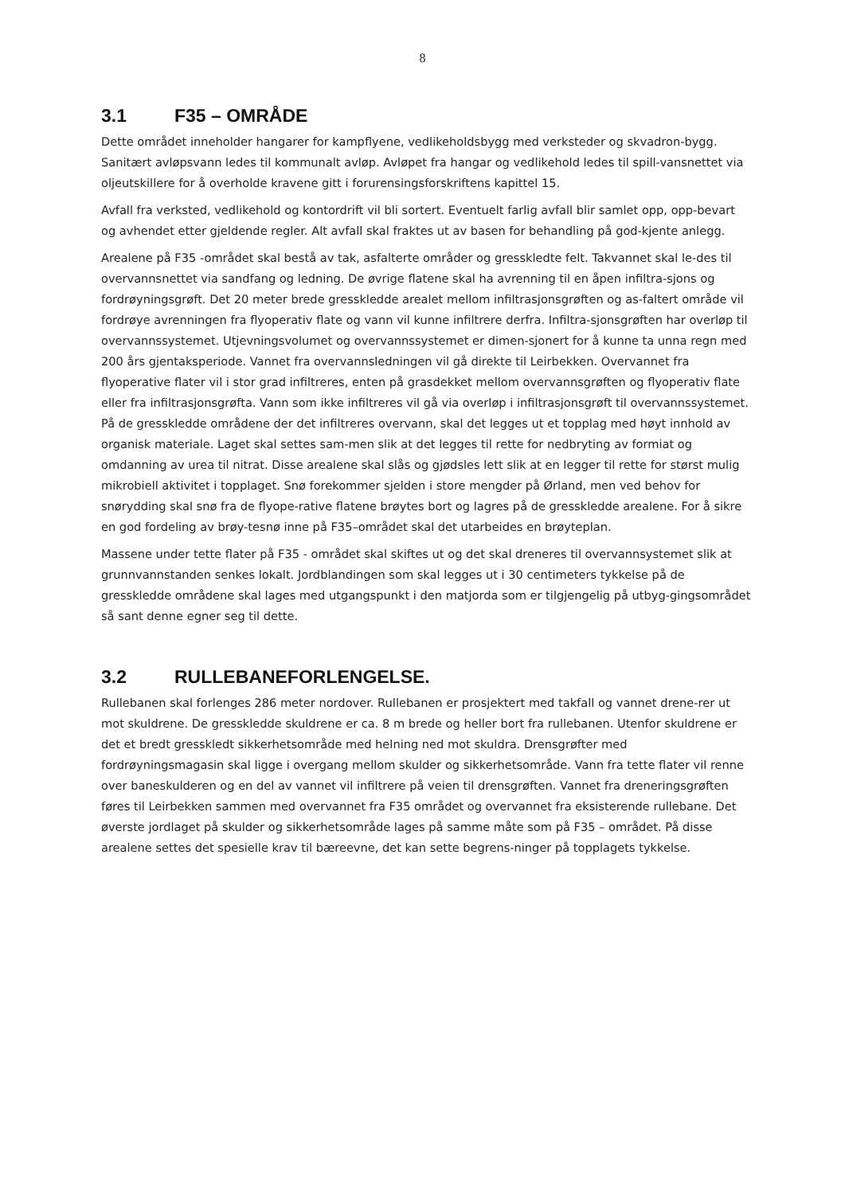8
3.1 F35 – OMRÅDE
Dette området inneholder hangarer for kampflyene, vedlikeholdsbygg med verksteder og skvadron-bygg. Sanitært avløpsvann ledes til kommunalt avløp. Avløpet fra hangar og vedlikehold ledes til spill-vansnettet via oljeutskillere for å overholde kravene gitt i forurensingsforskriftens kapittel 15.
Avfall fra verksted, vedlikehold og kontordrift vil bli sortert. Eventuelt farlig avfall blir samlet opp, opp-bevart og avhendet etter gjeldende regler. Alt avfall skal fraktes ut av basen for behandling på god-kjente anlegg.
Arealene på F35 -området skal bestå av tak, asfalterte områder og gresskledte felt. Takvannet skal le-des til overvannsnettet via sandfang og ledning. De øvrige flatene skal ha avrenning til en åpen infiltra-sjons og fordrøyningsgrøft. Det 20 meter brede gresskledde arealet mellom infiltrasjonsgrøften og as-faltert område vil fordrøye avrenningen fra flyoperativ flate og vann vil kunne infiltrere derfra. Infiltra-sjonsgrøften har overløp til overvannssystemet. Utjevningsvolumet og overvannssystemet er dimen-sjonert for å kunne ta unna regn med 200 års gjentaksperiode. Vannet fra overvannsledningen vil gå direkte til Leirbekken. Overvannet fra flyoperative flater vil i stor grad infiltreres, enten på grasdekket mellom overvannsgrøften og flyoperativ flate eller fra infiltrasjonsgrøfta. Vann som ikke infiltreres vil gå via overløp i infiltrasjonsgrøft til overvannssystemet. På de gresskledde områdene der det infiltreres overvann, skal det legges ut et topplag med høyt innhold av organisk materiale. Laget skal settes sam-men slik at det legges til rette for nedbryting av formiat og omdanning av urea til nitrat. Disse arealene skal slås og gjødsles lett slik at en legger til rette for størst mulig mikrobiell aktivitet i topplaget. Snø forekommer sjelden i store mengder på Ørland, men ved behov for snørydding skal snø fra de flyope-rative flatene brøytes bort og lagres på de gresskledde arealene. For å sikre en god fordeling av brøy-tesnø inne på F35–området skal det utarbeides en brøyteplan.
Massene under tette flater på F35 - området skal skiftes ut og det skal dreneres til overvannsystemet slik at grunnvannstanden senkes lokalt. Jordblandingen som skal legges ut i 30 centimeters tykkelse på de gresskledde områdene skal lages med utgangspunkt i den matjorda som er tilgjengelig på utbyg-gingsområdet så sant denne egner seg til dette.
3.2 RULLEBANEFORLENGELSE.
Rullebanen skal forlenges 286 meter nordover. Rullebanen er prosjektert med takfall og vannet drene-rer ut mot skuldrene. De gresskledde skuldrene er ca. 8 m brede og heller bort fra rullebanen. Utenfor skuldrene er det et bredt gresskledt sikkerhetsområde med helning ned mot skuldra. Drensgrøfter med fordrøyningsmagasin skal ligge i overgang mellom skulder og sikkerhetsområde. Vann fra tette flater vil renne over baneskulderen og en del av vannet vil infiltrere på veien til drensgrøften. Vannet fra dreneringsgrøften føres til Leirbekken sammen med overvannet fra F35 området og overvannet fra eksisterende rullebane. Det øverste jordlaget på skulder og sikkerhetsområde lages på samme måte som på F35 – området. På disse arealene settes det spesielle krav til bæreevne, det kan sette begrens-ninger på topplagets tykkelse.